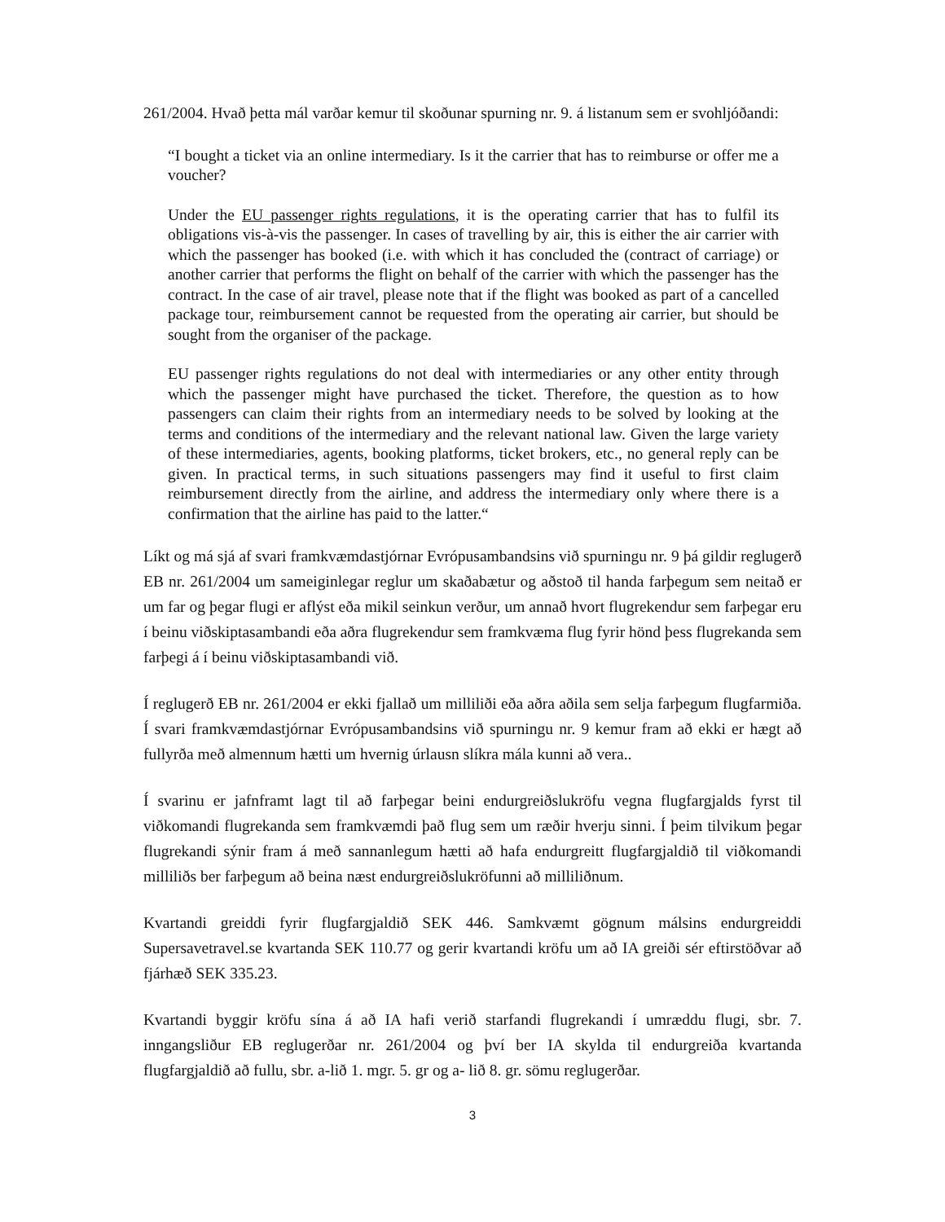261/2004. Hvað þetta mál varðar kemur til skoðunar spurning nr. 9. á listanum sem er svohljóðandi:
“I bought a ticket via an online intermediary. Is it the carrier that has to reimburse or offer me a voucher?
Under the EU passenger rights regulations, it is the operating carrier that has to fulfil its obligations vis-à-vis the passenger. In cases of travelling by air, this is either the air carrier with which the passenger has booked (i.e. with which it has concluded the (contract of carriage) or another carrier that performs the flight on behalf of the carrier with which the passenger has the contract. In the case of air travel, please note that if the flight was booked as part of a cancelled package tour, reimbursement cannot be requested from the operating air carrier, but should be sought from the organiser of the package.
EU passenger rights regulations do not deal with intermediaries or any other entity through which the passenger might have purchased the ticket. Therefore, the question as to how passengers can claim their rights from an intermediary needs to be solved by looking at the terms and conditions of the intermediary and the relevant national law. Given the large variety of these intermediaries, agents, booking platforms, ticket brokers, etc., no general reply can be given. In practical terms, in such situations passengers may find it useful to first claim reimbursement directly from the airline, and address the intermediary only where there is a confirmation that the airline has paid to the latter.“
Líkt og má sjá af svari framkvæmdastjórnar Evrópusambandsins við spurningu nr. 9 þá gildir reglugerð EB nr. 261/2004 um sameiginlegar reglur um skaðabætur og aðstoð til handa farþegum sem neitað er um far og þegar flugi er aflýst eða mikil seinkun verður, um annað hvort flugrekendur sem farþegar eru í beinu viðskiptasambandi eða aðra flugrekendur sem framkvæma flug fyrir hönd þess flugrekanda sem farþegi á í beinu viðskiptasambandi við.
Í reglugerð EB nr. 261/2004 er ekki fjallað um milliliði eða aðra aðila sem selja farþegum flugfarmiða. Í svari framkvæmdastjórnar Evrópusambandsins við spurningu nr. 9 kemur fram að ekki er hægt að fullyrða með almennum hætti um hvernig úrlausn slíkra mála kunni að vera..
Í svarinu er jafnframt lagt til að farþegar beini endurgreiðslukröfu vegna flugfargjalds fyrst til viðkomandi flugrekanda sem framkvæmdi það flug sem um ræðir hverju sinni. Í þeim tilvikum þegar flugrekandi sýnir fram á með sannanlegum hætti að hafa endurgreitt flugfargjaldið til viðkomandi milliliðs ber farþegum að beina næst endurgreiðslukröfunni að milliliðnum.
Kvartandi greiddi fyrir flugfargjaldið SEK 446. Samkvæmt gögnum málsins endurgreiddi Supersavetravel.se kvartanda SEK 110.77 og gerir kvartandi kröfu um að IA greiði sér eftirstöðvar að fjárhæð SEK 335.23.
Kvartandi byggir kröfu sína á að IA hafi verið starfandi flugrekandi í umræddu flugi, sbr. 7. inngangsliður EB reglugerðar nr. 261/2004 og því ber IA skylda til endurgreiða kvartanda flugfargjaldið að fullu, sbr. a-lið 1. mgr. 5. gr og a- lið 8. gr. sömu reglugerðar.
3